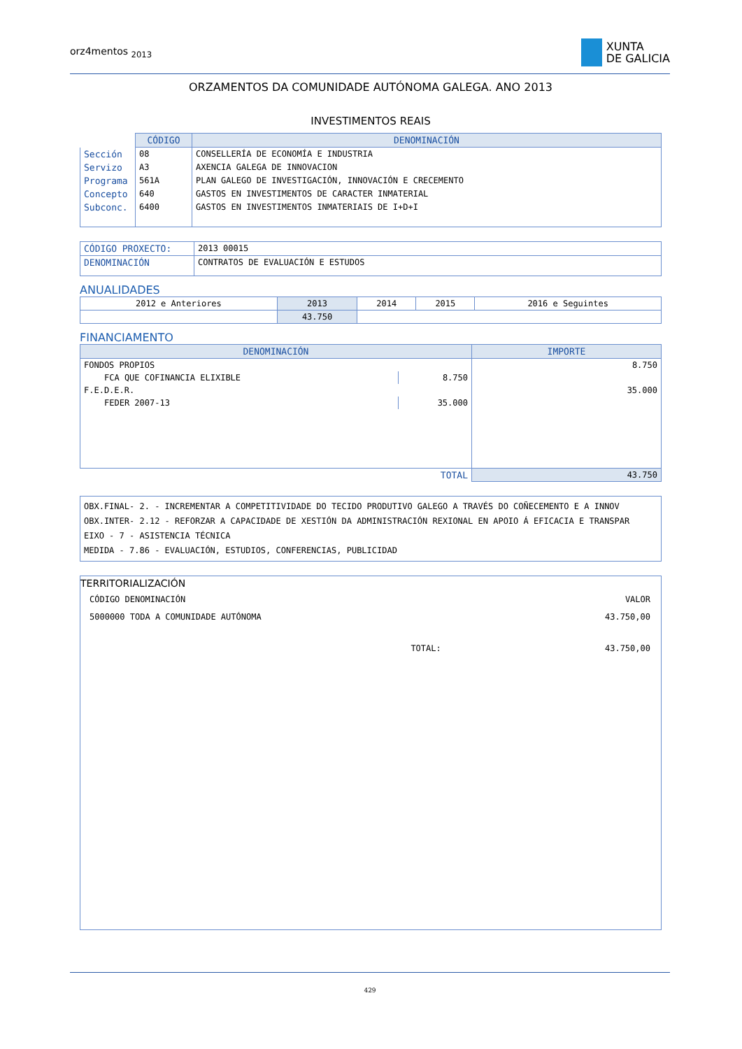orz4mentos <sub>2013</sub>
XUNTA
DE GALICIA
ORZAMENTOS DA COMUNIDADE AUTÓNOMA GALEGA. ANO 2013
INVESTIMENTOS REAIS
| | CÓDIGO | DENOMINACIÓN |
| Sección | 08 | CONSELLERÍA DE ECONOMÍA E INDUSTRIA |
| Servizo | A3 | AXENCIA GALEGA DE INNOVACION |
| Programa | 561A | PLAN GALEGO DE INVESTIGACIÓN, INNOVACIÓN E CRECEMENTO |
| Concepto | 640 | GASTOS EN INVESTIMENTOS DE CARACTER INMATERIAL |
| Subconc. | 6400 | GASTOS EN INVESTIMENTOS INMATERIAIS DE I+D+I |
| CÓDIGO PROXECTO: | 2013 00015 |
| DENOMINACIÓN | CONTRATOS DE EVALUACIÓN E ESTUDOS |
ANUALIDADES
| 2012 e Anteriores | 2013 | 2014 | 2015 | 2016 e Seguintes |
| | 43.750 | | | |
FINANCIAMENTO
| DENOMINACIÓN | | IMPORTE |
| --- | --- | --- |
| FONDOS PROPIOS | | 8.750 |
| FCA QUE COFINANCIA ELIXIBLE | 8.750 | |
| F.E.D.E.R. | | 35.000 |
| FEDER 2007-13 | 35.000 | |
| TOTAL | | 43.750 |
OBX.FINAL- 2. - INCREMENTAR A COMPETITIVIDADE DO TECIDO PRODUTIVO GALEGO A TRAVÉS DO COÑECEMENTO E A INNOV
OBX.INTER- 2.12 - REFORZAR A CAPACIDADE DE XESTIÓN DA ADMINISTRACIÓN REXIONAL EN APOIO Á EFICACIA E TRANSPAR
EIXO - 7 - ASISTENCIA TÉCNICA
MEDIDA - 7.86 - EVALUACIÓN, ESTUDIOS, CONFERENCIAS, PUBLICIDAD
TERRITORIALIZACIÓN
| CÓDIGO DENOMINACIÓN | VALOR |
| 5000000 TODA A COMUNIDADE AUTÓNOMA | 43.750,00 |
| TOTAL: | 43.750,00 |
429